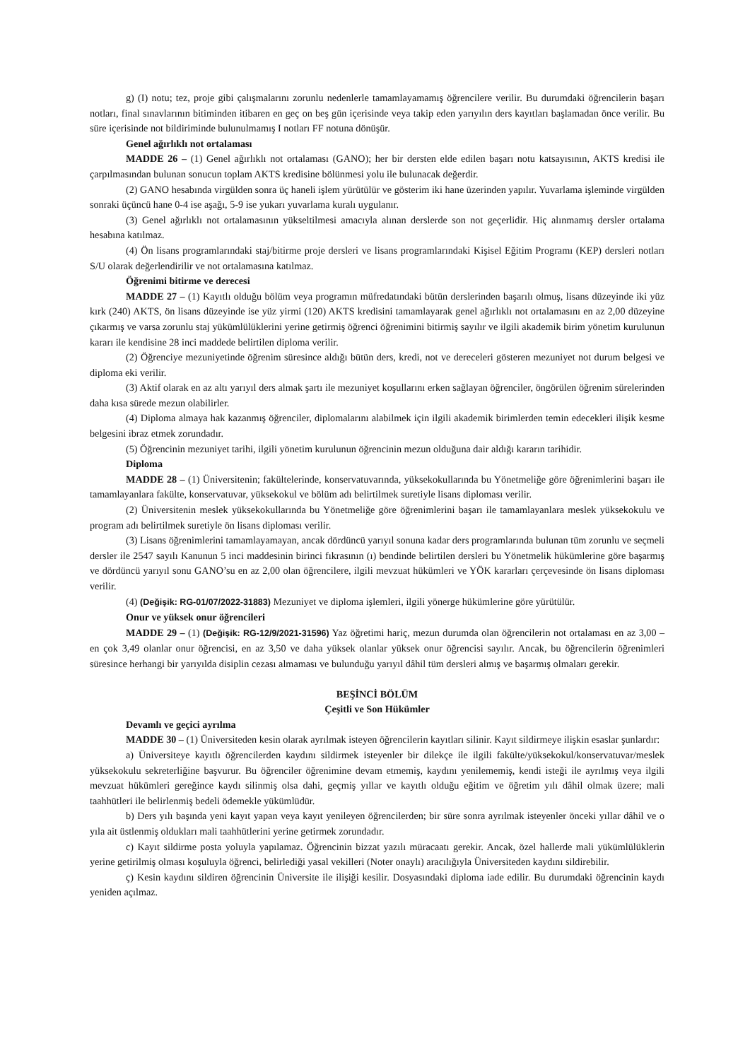g) (I) notu; tez, proje gibi çalışmalarını zorunlu nedenlerle tamamlayamamış öğrencilere verilir. Bu durumdaki öğrencilerin başarı notları, final sınavlarının bitiminden itibaren en geç on beş gün içerisinde veya takip eden yarıyılın ders kayıtları başlamadan önce verilir. Bu süre içerisinde not bildiriminde bulunulmamış I notları FF notuna dönüşür.
Genel ağırlıklı not ortalaması
MADDE 26 – (1) Genel ağırlıklı not ortalaması (GANO); her bir dersten elde edilen başarı notu katsayısının, AKTS kredisi ile çarpılmasından bulunan sonucun toplam AKTS kredisine bölünmesi yolu ile bulunacak değerdir.
(2) GANO hesabında virgülden sonra üç haneli işlem yürütülür ve gösterim iki hane üzerinden yapılır. Yuvarlama işleminde virgülden sonraki üçüncü hane 0-4 ise aşağı, 5-9 ise yukarı yuvarlama kuralı uygulanır.
(3) Genel ağırlıklı not ortalamasının yükseltilmesi amacıyla alınan derslerde son not geçerlidir. Hiç alınmamış dersler ortalama hesabına katılmaz.
(4) Ön lisans programlarındaki staj/bitirme proje dersleri ve lisans programlarındaki Kişisel Eğitim Programı (KEP) dersleri notları S/U olarak değerlendirilir ve not ortalamasına katılmaz.
Öğrenimi bitirme ve derecesi
MADDE 27 – (1) Kayıtlı olduğu bölüm veya programın müfredatındaki bütün derslerinden başarılı olmuş, lisans düzeyinde iki yüz kırk (240) AKTS, ön lisans düzeyinde ise yüz yirmi (120) AKTS kredisini tamamlayarak genel ağırlıklı not ortalamasını en az 2,00 düzeyine çıkarmış ve varsa zorunlu staj yükümlülüklerini yerine getirmiş öğrenci öğrenimini bitirmiş sayılır ve ilgili akademik birim yönetim kurulunun kararı ile kendisine 28 inci maddede belirtilen diploma verilir.
(2) Öğrenciye mezuniyetinde öğrenim süresince aldığı bütün ders, kredi, not ve dereceleri gösteren mezuniyet not durum belgesi ve diploma eki verilir.
(3) Aktif olarak en az altı yarıyıl ders almak şartı ile mezuniyet koşullarını erken sağlayan öğrenciler, öngörülen öğrenim sürelerinden daha kısa sürede mezun olabilirler.
(4) Diploma almaya hak kazanmış öğrenciler, diplomalarını alabilmek için ilgili akademik birimlerden temin edecekleri ilişik kesme belgesini ibraz etmek zorundadır.
(5) Öğrencinin mezuniyet tarihi, ilgili yönetim kurulunun öğrencinin mezun olduğuna dair aldığı kararın tarihidir.
Diploma
MADDE 28 – (1) Üniversitenin; fakültelerinde, konservatuvarında, yüksekokullarında bu Yönetmeliğe göre öğrenimlerini başarı ile tamamlayanlara fakülte, konservatuvar, yüksekokul ve bölüm adı belirtilmek suretiyle lisans diploması verilir.
(2) Üniversitenin meslek yüksekokullarında bu Yönetmeliğe göre öğrenimlerini başarı ile tamamlayanlara meslek yüksekokulu ve program adı belirtilmek suretiyle ön lisans diploması verilir.
(3) Lisans öğrenimlerini tamamlayamayan, ancak dördüncü yarıyıl sonuna kadar ders programlarında bulunan tüm zorunlu ve seçmeli dersler ile 2547 sayılı Kanunun 5 inci maddesinin birinci fıkrasının (ı) bendinde belirtilen dersleri bu Yönetmelik hükümlerine göre başarmış ve dördüncü yarıyıl sonu GANO’su en az 2,00 olan öğrencilere, ilgili mevzuat hükümleri ve YÖK kararları çerçevesinde ön lisans diploması verilir.
(4) (Değişik: RG-01/07/2022-31883) Mezuniyet ve diploma işlemleri, ilgili yönerge hükümlerine göre yürütülür.
Onur ve yüksek onur öğrencileri
MADDE 29 – (1) (Değişik: RG-12/9/2021-31596) Yaz öğretimi hariç, mezun durumda olan öğrencilerin not ortalaması en az 3,00 – en çok 3,49 olanlar onur öğrencisi, en az 3,50 ve daha yüksek olanlar yüksek onur öğrencisi sayılır. Ancak, bu öğrencilerin öğrenimleri süresince herhangi bir yarıyılda disiplin cezası almaması ve bulunduğu yarıyıl dâhil tüm dersleri almış ve başarmış olmaları gerekir.
BEŞİNCİ BÖLÜM
Çeşitli ve Son Hükümler
Devamlı ve geçici ayrılma
MADDE 30 – (1) Üniversiteden kesin olarak ayrılmak isteyen öğrencilerin kayıtları silinir. Kayıt sildirmeye ilişkin esaslar şunlardır:
a) Üniversiteye kayıtlı öğrencilerden kaydını sildirmek isteyenler bir dilekçe ile ilgili fakülte/yüksekokul/konservatuvar/meslek yüksekokulu sekreterliğine başvurur. Bu öğrenciler öğrenimine devam etmemiş, kaydını yenilememiş, kendi isteği ile ayrılmış veya ilgili mevzuat hükümleri gereğince kaydı silinmiş olsa dahi, geçmiş yıllar ve kayıtlı olduğu eğitim ve öğretim yılı dâhil olmak üzere; mali taahhütleri ile belirlenmiş bedeli ödemekle yükümlüdür.
b) Ders yılı başında yeni kayıt yapan veya kayıt yenileyen öğrencilerden; bir süre sonra ayrılmak isteyenler önceki yıllar dâhil ve o yıla ait üstlenmiş oldukları mali taahhütlerini yerine getirmek zorundadır.
c) Kayıt sildirme posta yoluyla yapılamaz. Öğrencinin bizzat yazılı müracaatı gerekir. Ancak, özel hallerde mali yükümlülüklerin yerine getirilmiş olması koşuluyla öğrenci, belirlediği yasal vekilleri (Noter onaylı) aracılığıyla Üniversiteden kaydını sildirebilir.
ç) Kesin kaydını sildiren öğrencinin Üniversite ile ilişiği kesilir. Dosyasındaki diploma iade edilir. Bu durumdaki öğrencinin kaydı yeniden açılmaz.